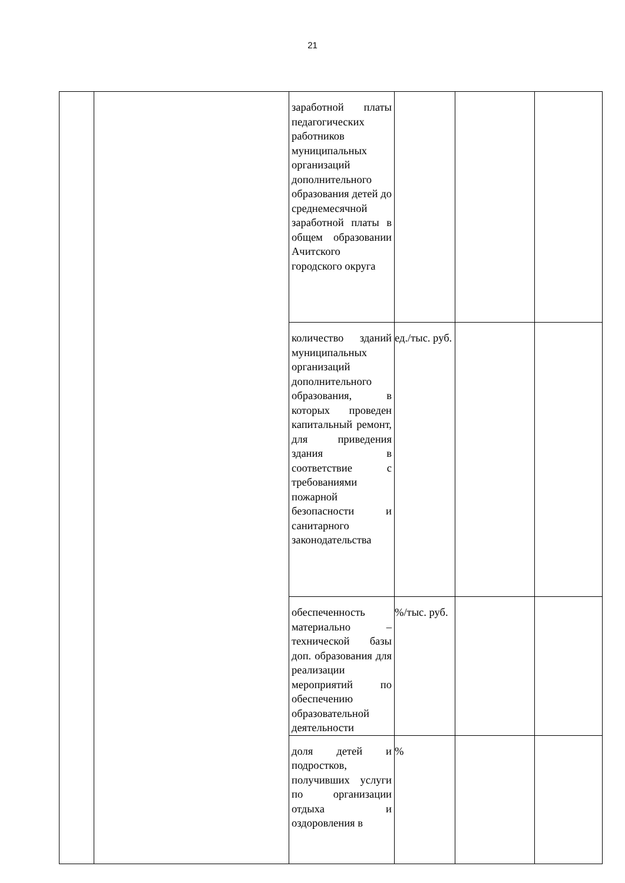21
| | | заработной платы педагогических работников муниципальных организаций дополнительного образования детей до среднемесячной заработной платы в общем образовании Ачитского городского округа | | | |
| | | количество зданий муниципальных организаций дополнительного образования, в которых проведен капитальный ремонт, для приведения здания в соответствие с требованиями пожарной безопасности и санитарного законодательства | ед./тыс. руб. | | |
| | | обеспеченность материально – технической базы доп. образования для реализации мероприятий по обеспечению образовательной деятельности | %/тыс. руб. | | |
| | | доля детей и подростков, получивших услуги по организации отдыха и оздоровления в | % | | |